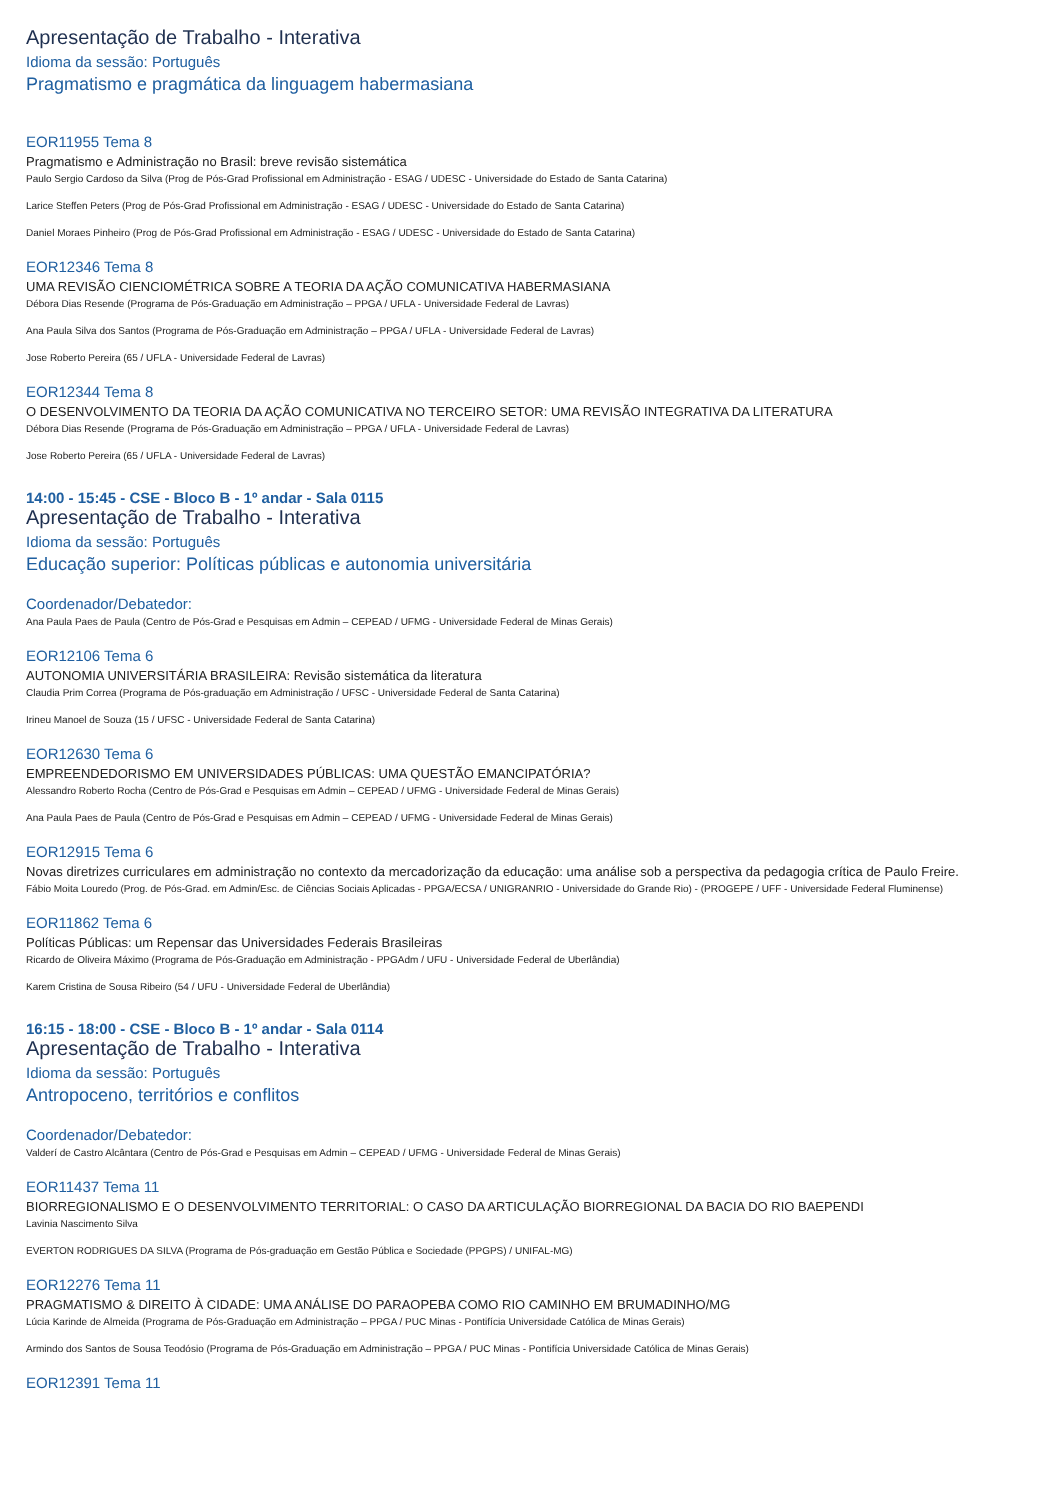Apresentação de Trabalho - Interativa
Idioma da sessão: Português
Pragmatismo e pragmática da linguagem habermasiana
EOR11955 Tema 8
Pragmatismo e Administração no Brasil: breve revisão sistemática
Paulo Sergio Cardoso da Silva (Prog de Pós-Grad Profissional em Administração - ESAG / UDESC - Universidade do Estado de Santa Catarina)
Larice Steffen Peters (Prog de Pós-Grad Profissional em Administração - ESAG / UDESC - Universidade do Estado de Santa Catarina)
Daniel Moraes Pinheiro (Prog de Pós-Grad Profissional em Administração - ESAG / UDESC - Universidade do Estado de Santa Catarina)
EOR12346 Tema 8
UMA REVISÃO CIENCIOMÉTRICA SOBRE A TEORIA DA AÇÃO COMUNICATIVA HABERMASIANA
Débora Dias Resende (Programa de Pós-Graduação em Administração – PPGA / UFLA - Universidade Federal de Lavras)
Ana Paula Silva dos Santos (Programa de Pós-Graduação em Administração – PPGA / UFLA - Universidade Federal de Lavras)
Jose Roberto Pereira (65 / UFLA - Universidade Federal de Lavras)
EOR12344 Tema 8
O DESENVOLVIMENTO DA TEORIA DA AÇÃO COMUNICATIVA NO TERCEIRO SETOR: UMA REVISÃO INTEGRATIVA DA LITERATURA
Débora Dias Resende (Programa de Pós-Graduação em Administração – PPGA / UFLA - Universidade Federal de Lavras)
Jose Roberto Pereira (65 / UFLA - Universidade Federal de Lavras)
14:00 - 15:45 - CSE - Bloco B - 1º andar - Sala 0115
Apresentação de Trabalho - Interativa
Idioma da sessão: Português
Educação superior: Políticas públicas e autonomia universitária
Coordenador/Debatedor:
Ana Paula Paes de Paula (Centro de Pós-Grad e Pesquisas em Admin – CEPEAD / UFMG - Universidade Federal de Minas Gerais)
EOR12106 Tema 6
AUTONOMIA UNIVERSITÁRIA BRASILEIRA: Revisão sistemática da literatura
Claudia Prim Correa (Programa de Pós-graduação em Administração / UFSC - Universidade Federal de Santa Catarina)
Irineu Manoel de Souza (15 / UFSC - Universidade Federal de Santa Catarina)
EOR12630 Tema 6
EMPREENDEDORISMO EM UNIVERSIDADES PÚBLICAS: UMA QUESTÃO EMANCIPATÓRIA?
Alessandro Roberto Rocha (Centro de Pós-Grad e Pesquisas em Admin – CEPEAD / UFMG - Universidade Federal de Minas Gerais)
Ana Paula Paes de Paula (Centro de Pós-Grad e Pesquisas em Admin – CEPEAD / UFMG - Universidade Federal de Minas Gerais)
EOR12915 Tema 6
Novas diretrizes curriculares em administração no contexto da mercadorização da educação: uma análise sob a perspectiva da pedagogia crítica de Paulo Freire.
Fábio Moita Louredo (Prog. de Pós-Grad. em Admin/Esc. de Ciências Sociais Aplicadas - PPGA/ECSA / UNIGRANRIO - Universidade do Grande Rio) - (PROGEPE / UFF - Universidade Federal Fluminense)
EOR11862 Tema 6
Políticas Públicas: um Repensar das Universidades Federais Brasileiras
Ricardo de Oliveira Máximo (Programa de Pós-Graduação em Administração - PPGAdm / UFU - Universidade Federal de Uberlândia)
Karem Cristina de Sousa Ribeiro (54 / UFU - Universidade Federal de Uberlândia)
16:15 - 18:00 - CSE - Bloco B - 1º andar - Sala 0114
Apresentação de Trabalho - Interativa
Idioma da sessão: Português
Antropoceno, territórios e conflitos
Coordenador/Debatedor:
Valderí de Castro Alcântara (Centro de Pós-Grad e Pesquisas em Admin – CEPEAD / UFMG - Universidade Federal de Minas Gerais)
EOR11437 Tema 11
BIORREGIONALISMO E O DESENVOLVIMENTO TERRITORIAL: O CASO DA ARTICULAÇÃO BIORREGIONAL DA BACIA DO RIO BAEPENDI
Lavinia Nascimento Silva
EVERTON RODRIGUES DA SILVA (Programa de Pós-graduação em Gestão Pública e Sociedade (PPGPS) / UNIFAL-MG)
EOR12276 Tema 11
PRAGMATISMO & DIREITO À CIDADE: UMA ANÁLISE DO PARAOPEBA COMO RIO CAMINHO EM BRUMADINHO/MG
Lúcia Karinde de Almeida (Programa de Pós-Graduação em Administração – PPGA / PUC Minas - Pontifícia Universidade Católica de Minas Gerais)
Armindo dos Santos de Sousa Teodósio (Programa de Pós-Graduação em Administração – PPGA / PUC Minas - Pontifícia Universidade Católica de Minas Gerais)
EOR12391 Tema 11